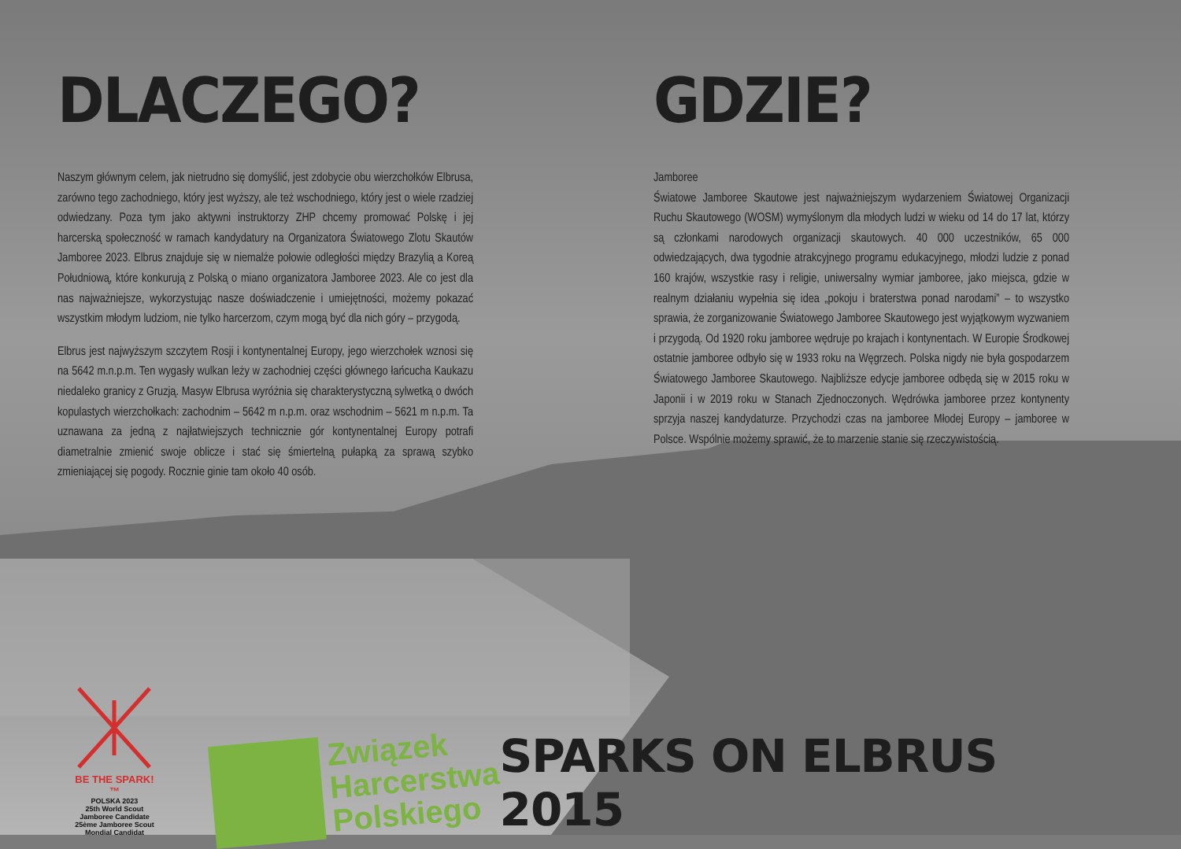DLACZEGO?
Naszym głównym celem, jak nietrudno się domyślić, jest zdobycie obu wierzchołków Elbrusa, zarówno tego zachodniego, który jest wyższy, ale też wschodniego, który jest o wiele rzadziej odwiedzany. Poza tym jako aktywni instruktorzy ZHP chcemy promować Polskę i jej harcerską społeczność w ramach kandydatury na Organizatora Światowego Zlotu Skautów Jamboree 2023. Elbrus znajduje się w niemalże połowie odległości między Brazylią a Koreą Południową, które konkurują z Polską o miano organizatora Jamboree 2023. Ale co jest dla nas najważniejsze, wykorzystując nasze doświadczenie i umiejętności, możemy pokazać wszystkim młodym ludziom, nie tylko harcerzom, czym mogą być dla nich góry – przygodą.
Elbrus jest najwyższym szczytem Rosji i kontynentalnej Europy, jego wierzchołek wznosi się na 5642 m.n.p.m. Ten wygasły wulkan leży w zachodniej części głównego łańcucha Kaukazu niedaleko granicy z Gruzją. Masyw Elbrusa wyróżnia się charakterystyczną sylwetką o dwóch kopulastych wierzchołkach: zachodnim – 5642 m n.p.m. oraz wschodnim – 5621 m n.p.m. Ta uznawana za jedną z najłatwiejszych technicznie gór kontynentalnej Europy potrafi diametralnie zmienić swoje oblicze i stać się śmiertelną pułapką za sprawą szybko zmieniającej się pogody. Rocznie ginie tam około 40 osób.
GDZIE?
Jamboree
Światowe Jamboree Skautowe jest najważniejszym wydarzeniem Światowej Organizacji Ruchu Skautowego (WOSM) wymyślonym dla młodych ludzi w wieku od 14 do 17 lat, którzy są członkami narodowych organizacji skautowych. 40 000 uczestników, 65 000 odwiedzających, dwa tygodnie atrakcyjnego programu edukacyjnego, młodzi ludzie z ponad 160 krajów, wszystkie rasy i religie, uniwersalny wymiar jamboree, jako miejsca, gdzie w realnym działaniu wypełnia się idea „pokoju i braterstwa ponad narodami” – to wszystko sprawia, że zorganizowanie Światowego Jamboree Skautowego jest wyjątkowym wyzwaniem i przygodą. Od 1920 roku jamboree wędruje po krajach i kontynentach. W Europie Środkowej ostatnie jamboree odbyło się w 1933 roku na Węgrzech. Polska nigdy nie była gospodarzem Światowego Jamboree Skautowego. Najbliższe edycje jamboree odbędą się w 2015 roku w Japonii i w 2019 roku w Stanach Zjednoczonych. Wędrówka jamboree przez kontynenty sprzyja naszej kandydaturze. Przychodzi czas na jamboree Młodej Europy – jamboree w Polsce. Wspólnie możemy sprawić, że to marzenie stanie się rzeczywistością.
BE THE SPARK!™
POLSKA 2023
25th World Scout Jamboree Candidate
25ème Jamboree Scout Mondial Candidat
Związek
Harcerstwa
Polskiego
SPARKS ON ELBRUS 2015